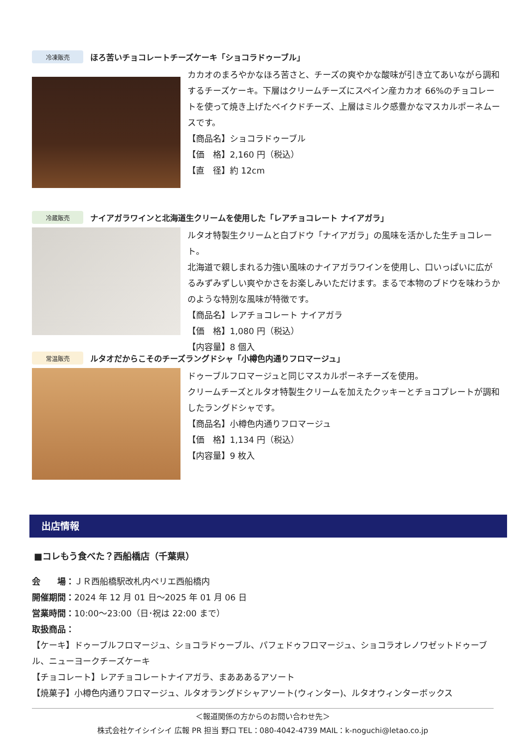冷凍販売
ほろ苦いチョコレートチーズケーキ「ショコラドゥーブル」
カカオのまろやかなほろ苦さと、チーズの爽やかな酸味が引き立てあいながら調和するチーズケーキ。下層はクリームチーズにスペイン産カカオ 66%のチョコレートを使って焼き上げたベイクドチーズ、上層はミルク感豊かなマスカルポーネムースです。
【商品名】ショコラドゥーブル
【価　格】2,160 円（税込）
【直　径】約 12cm
冷蔵販売
ナイアガラワインと北海道生クリームを使用した「レアチョコレート ナイアガラ」
ルタオ特製生クリームと白ブドウ「ナイアガラ」の風味を活かした生チョコレート。
北海道で親しまれる力強い風味のナイアガラワインを使用し、口いっぱいに広がるみずみずしい爽やかさをお楽しみいただけます。まるで本物のブドウを味わうかのような特別な風味が特徴です。
【商品名】レアチョコレート ナイアガラ
【価　格】1,080 円（税込）
【内容量】8 個入
常温販売
ルタオだからこそのチーズラングドシャ「小樽色内通りフロマージュ」
ドゥーブルフロマージュと同じマスカルポーネチーズを使用。
クリームチーズとルタオ特製生クリームを加えたクッキーとチョコプレートが調和したラングドシャです。
【商品名】小樽色内通りフロマージュ
【価　格】1,134 円（税込）
【内容量】9 枚入
出店情報
■コレもう食べた？西船橋店（千葉県）
会　　場：ＪＲ西船橋駅改札内ペリエ西船橋内
開催期間：2024 年 12 月 01 日～2025 年 01 月 06 日
営業時間：10:00～23:00（日･祝は 22:00 まで）
取扱商品：
【ケーキ】ドゥーブルフロマージュ、ショコラドゥーブル、パフェドゥフロマージュ、ショコラオレノワゼットドゥーブル、ニューヨークチーズケーキ
【チョコレート】レアチョコレートナイアガラ、まあああるアソート
【焼菓子】小樽色内通りフロマージュ、ルタオラングドシャアソート(ウィンター)、ルタオウィンターボックス
＜報道関係の方からのお問い合わせ先＞
株式会社ケイシイシイ 広報 PR 担当 野口 TEL：080-4042-4739 MAIL：k-noguchi@letao.co.jp